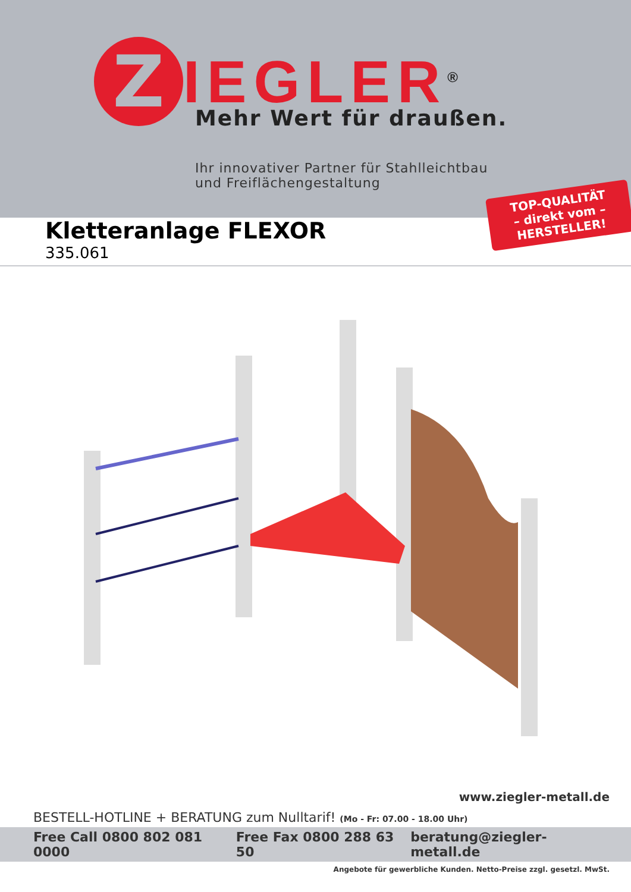Z
IEGLER<sup>®</sup>
Mehr Wert für draußen.
Ihr innovativer Partner für Stahlleichtbau
und Freiflächengestaltung
TOP-QUALITÄT
– direkt vom –
HERSTELLER!
Kletteranlage FLEXOR
335.061
www.ziegler-metall.de
BESTELL-HOTLINE + BERATUNG zum Nulltarif! (Mo - Fr: 07.00 - 18.00 Uhr)
Free Call 0800 802 081 0000 Free Fax 0800 288 63 50 beratung@ziegler-metall.de
Angebote für gewerbliche Kunden. Netto-Preise zzgl. gesetzl. MwSt.